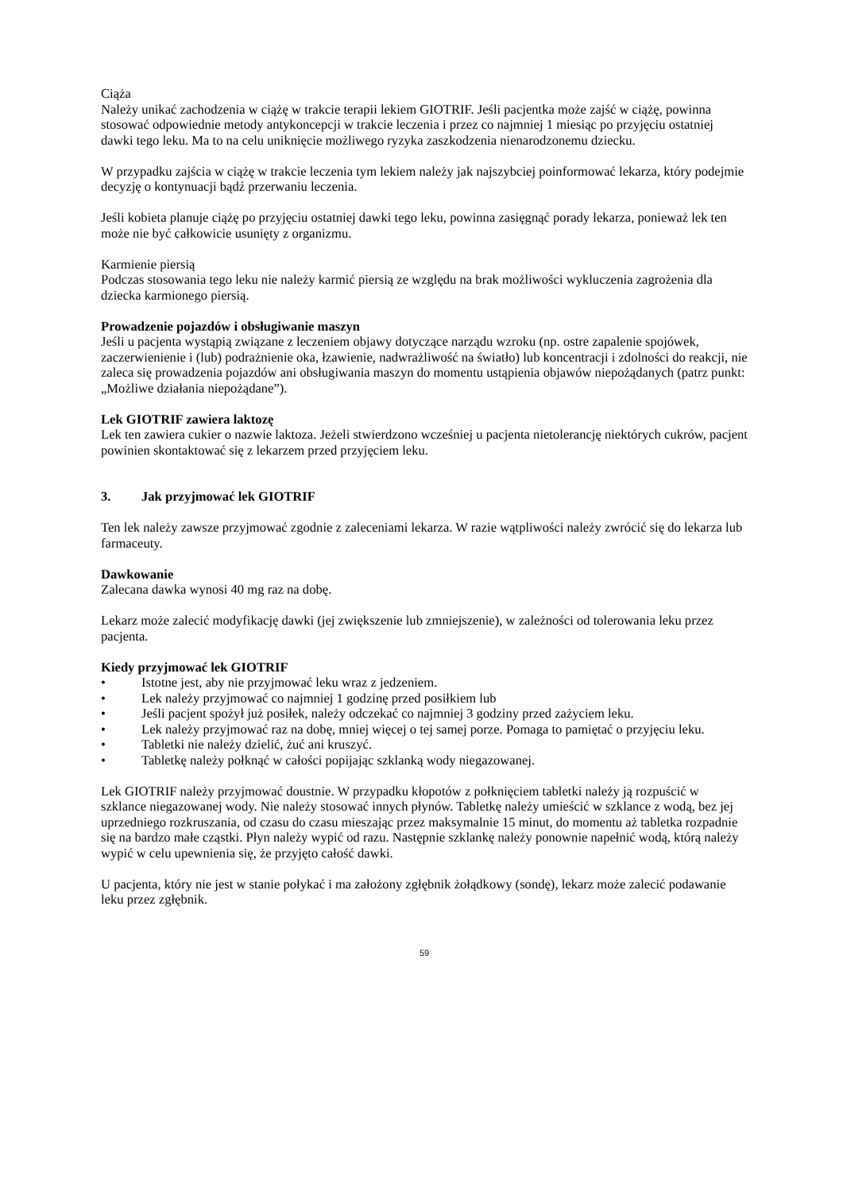Ciąża
Należy unikać zachodzenia w ciążę w trakcie terapii lekiem GIOTRIF. Jeśli pacjentka może zajść w ciążę, powinna stosować odpowiednie metody antykoncepcji w trakcie leczenia i przez co najmniej 1 miesiąc po przyjęciu ostatniej dawki tego leku. Ma to na celu uniknięcie możliwego ryzyka zaszkodzenia nienarodzonemu dziecku.
W przypadku zajścia w ciążę w trakcie leczenia tym lekiem należy jak najszybciej poinformować lekarza, który podejmie decyzję o kontynuacji bądź przerwaniu leczenia.
Jeśli kobieta planuje ciążę po przyjęciu ostatniej dawki tego leku, powinna zasięgnąć porady lekarza, ponieważ lek ten może nie być całkowicie usunięty z organizmu.
Karmienie piersią
Podczas stosowania tego leku nie należy karmić piersią ze względu na brak możliwości wykluczenia zagrożenia dla dziecka karmionego piersią.
Prowadzenie pojazdów i obsługiwanie maszyn
Jeśli u pacjenta wystąpią związane z leczeniem objawy dotyczące narządu wzroku (np. ostre zapalenie spojówek, zaczerwienienie i (lub) podrażnienie oka, łzawienie, nadwrażliwość na światło) lub koncentracji i zdolności do reakcji, nie zaleca się prowadzenia pojazdów ani obsługiwania maszyn do momentu ustąpienia objawów niepożądanych (patrz punkt: „Możliwe działania niepożądane”).
Lek GIOTRIF zawiera laktozę
Lek ten zawiera cukier o nazwie laktoza. Jeżeli stwierdzono wcześniej u pacjenta nietolerancję niektórych cukrów, pacjent powinien skontaktować się z lekarzem przed przyjęciem leku.
3. Jak przyjmować lek GIOTRIF
Ten lek należy zawsze przyjmować zgodnie z zaleceniami lekarza. W razie wątpliwości należy zwrócić się do lekarza lub farmaceuty.
Dawkowanie
Zalecana dawka wynosi 40 mg raz na dobę.
Lekarz może zalecić modyfikację dawki (jej zwiększenie lub zmniejszenie), w zależności od tolerowania leku przez pacjenta.
Kiedy przyjmować lek GIOTRIF
• Istotne jest, aby nie przyjmować leku wraz z jedzeniem.
• Lek należy przyjmować co najmniej 1 godzinę przed posiłkiem lub
• Jeśli pacjent spożył już posiłek, należy odczekać co najmniej 3 godziny przed zażyciem leku.
• Lek należy przyjmować raz na dobę, mniej więcej o tej samej porze. Pomaga to pamiętać o przyjęciu leku.
• Tabletki nie należy dzielić, żuć ani kruszyć.
• Tabletkę należy połknąć w całości popijając szklanką wody niegazowanej.
Lek GIOTRIF należy przyjmować doustnie. W przypadku kłopotów z połknięciem tabletki należy ją rozpuścić w szklance niegazowanej wody. Nie należy stosować innych płynów. Tabletkę należy umieścić w szklance z wodą, bez jej uprzedniego rozkruszania, od czasu do czasu mieszając przez maksymalnie 15 minut, do momentu aż tabletka rozpadnie się na bardzo małe cząstki. Płyn należy wypić od razu. Następnie szklankę należy ponownie napełnić wodą, którą należy wypić w celu upewnienia się, że przyjęto całość dawki.
U pacjenta, który nie jest w stanie połykać i ma założony zgłębnik żołądkowy (sondę), lekarz może zalecić podawanie leku przez zgłębnik.
59